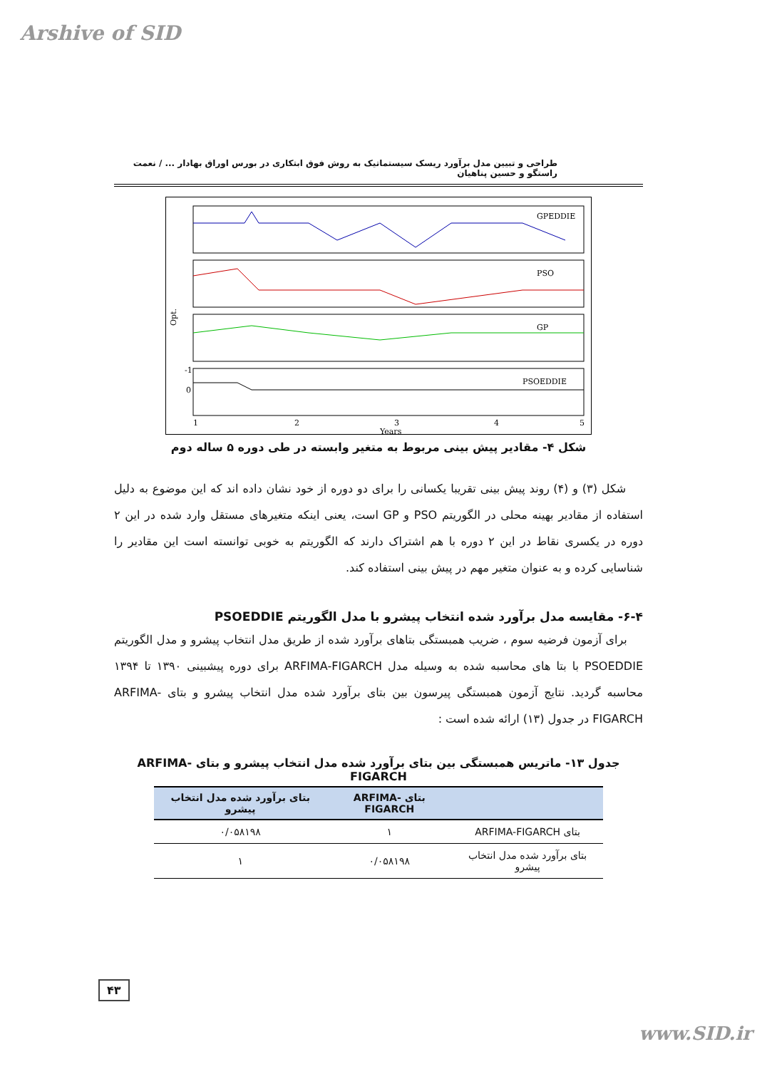Arshive of SID
طراحی و تبیین مدل برآورد ریسک سیستماتیک به روش فوق ابتکاری در بورس اوراق بهادار ... / نعمت راستگو و حسین پناهیان
GPEDDIE
PSO
GP
PSOEDDIE
Opt.
-1
0
1
2
3
4
5
Years
شکل ۴- مقادیر پیش بینی مربوط به متغیر وابسته در طی دوره ۵ ساله دوم
شکل (۳) و (۴) روند پیش بینی تقریبا یکسانی را برای دو دوره از خود نشان داده اند که این موضوع به دلیل استفاده از مقادیر بهینه محلی در الگوریتم PSO و GP است، یعنی اینکه متغیرهای مستقل وارد شده در این ۲ دوره در یکسری نقاط در این ۲ دوره با هم اشتراک دارند که الگوریتم به خوبی توانسته است این مقادیر را شناسایی کرده و به عنوان متغیر مهم در پیش بینی استفاده کند.
۶-۴- مقایسه مدل برآورد شده انتخاب پیشرو با مدل الگوریتم PSOEDDIE
برای آزمون فرضیه سوم ، ضریب همبستگی بتاهای برآورد شده از طریق مدل انتخاب پیشرو و مدل الگوریتم PSOEDDIE با بتا های محاسبه شده به وسیله مدل ARFIMA-FIGARCH برای دوره پیشبینی ۱۳۹۰ تا ۱۳۹۴ محاسبه گردید. نتایج آزمون همبستگی پیرسون بین بتای برآورد شده مدل انتخاب پیشرو و بتای ARFIMA-FIGARCH در جدول (۱۳) ارائه شده است :
جدول ۱۳- ماتریس همبستگی بین بتای برآورد شده مدل انتخاب پیشرو و بتای ARFIMA-FIGARCH
| | بتای ARFIMA-FIGARCH | بتای برآورد شده مدل انتخاب پیشرو |
| --- | --- | --- |
| بتای ARFIMA-FIGARCH | ۱ | ۰/۰۵۸۱۹۸ |
| بتای برآورد شده مدل انتخاب پیشرو | ۰/۰۵۸۱۹۸ | ۱ |
۴۳
www.SID.ir